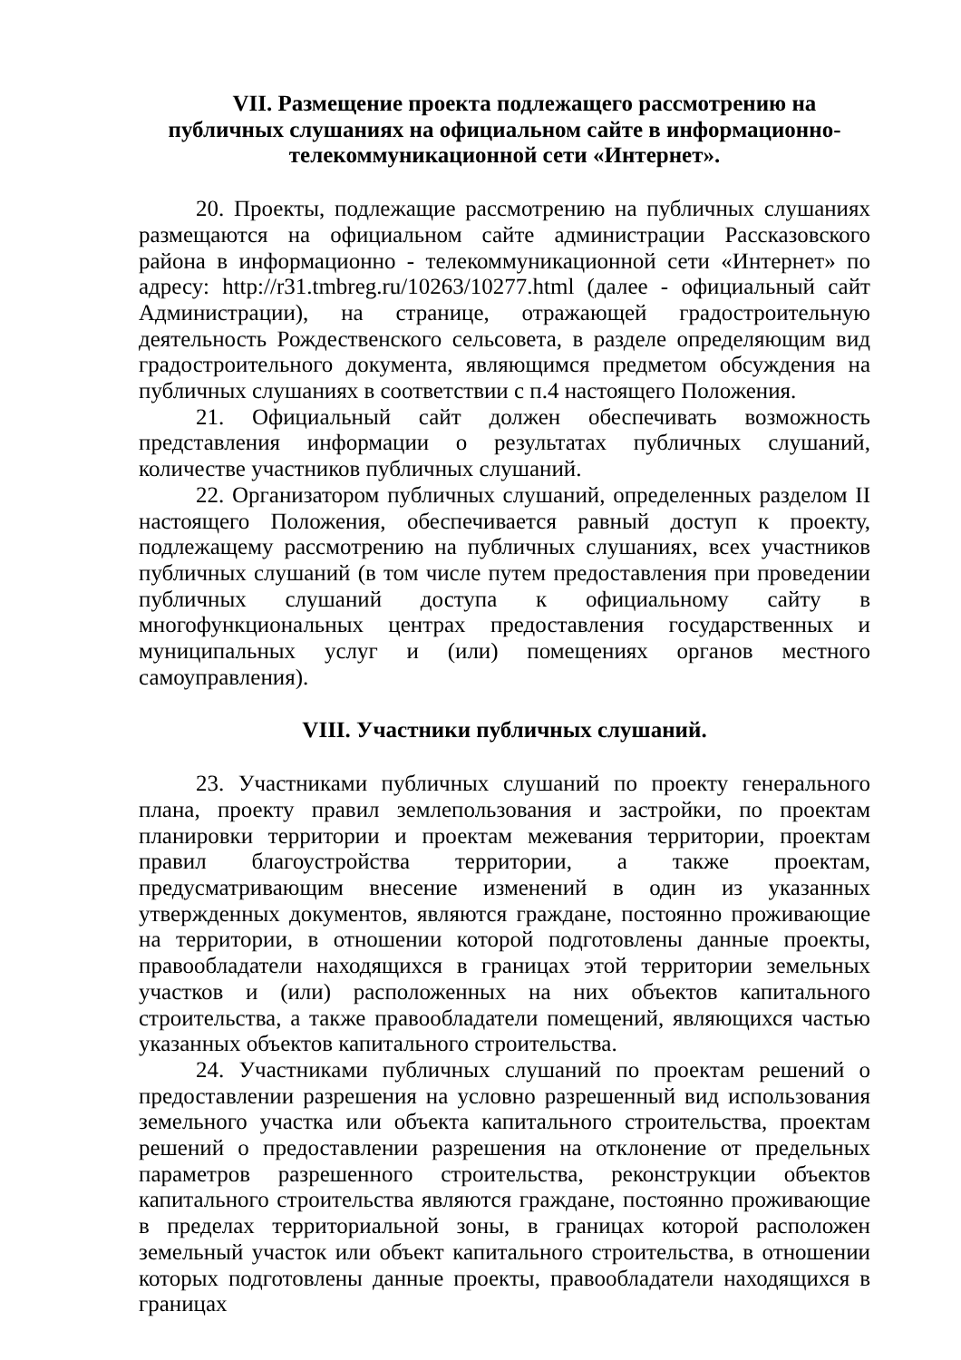VII. Размещение проекта подлежащего рассмотрению на публичных слушаниях на официальном сайте в информационно-телекоммуникационной сети «Интернет».
20. Проекты, подлежащие рассмотрению на публичных слушаниях размещаются на официальном сайте администрации Рассказовского района в информационно - телекоммуникационной сети «Интернет» по адресу: http://r31.tmbreg.ru/10263/10277.html (далее - официальный сайт Администрации), на странице, отражающей градостроительную деятельность Рождественского сельсовета, в разделе определяющим вид градостроительного документа, являющимся предметом обсуждения на публичных слушаниях в соответствии с п.4 настоящего Положения.
21. Официальный сайт должен обеспечивать возможность представления информации о результатах публичных слушаний, количестве участников публичных слушаний.
22. Организатором публичных слушаний, определенных разделом II настоящего Положения, обеспечивается равный доступ к проекту, подлежащему рассмотрению на публичных слушаниях, всех участников публичных слушаний (в том числе путем предоставления при проведении публичных слушаний доступа к официальному сайту в многофункциональных центрах предоставления государственных и муниципальных услуг и (или) помещениях органов местного самоуправления).
VIII. Участники публичных слушаний.
23. Участниками публичных слушаний по проекту генерального плана, проекту правил землепользования и застройки, по проектам планировки территории и проектам межевания территории, проектам правил благоустройства территории, а также проектам, предусматривающим внесение изменений в один из указанных утвержденных документов, являются граждане, постоянно проживающие на территории, в отношении которой подготовлены данные проекты, правообладатели находящихся в границах этой территории земельных участков и (или) расположенных на них объектов капитального строительства, а также правообладатели помещений, являющихся частью указанных объектов капитального строительства.
24. Участниками публичных слушаний по проектам решений о предоставлении разрешения на условно разрешенный вид использования земельного участка или объекта капитального строительства, проектам решений о предоставлении разрешения на отклонение от предельных параметров разрешенного строительства, реконструкции объектов капитального строительства являются граждане, постоянно проживающие в пределах территориальной зоны, в границах которой расположен земельный участок или объект капитального строительства, в отношении которых подготовлены данные проекты, правообладатели находящихся в границах